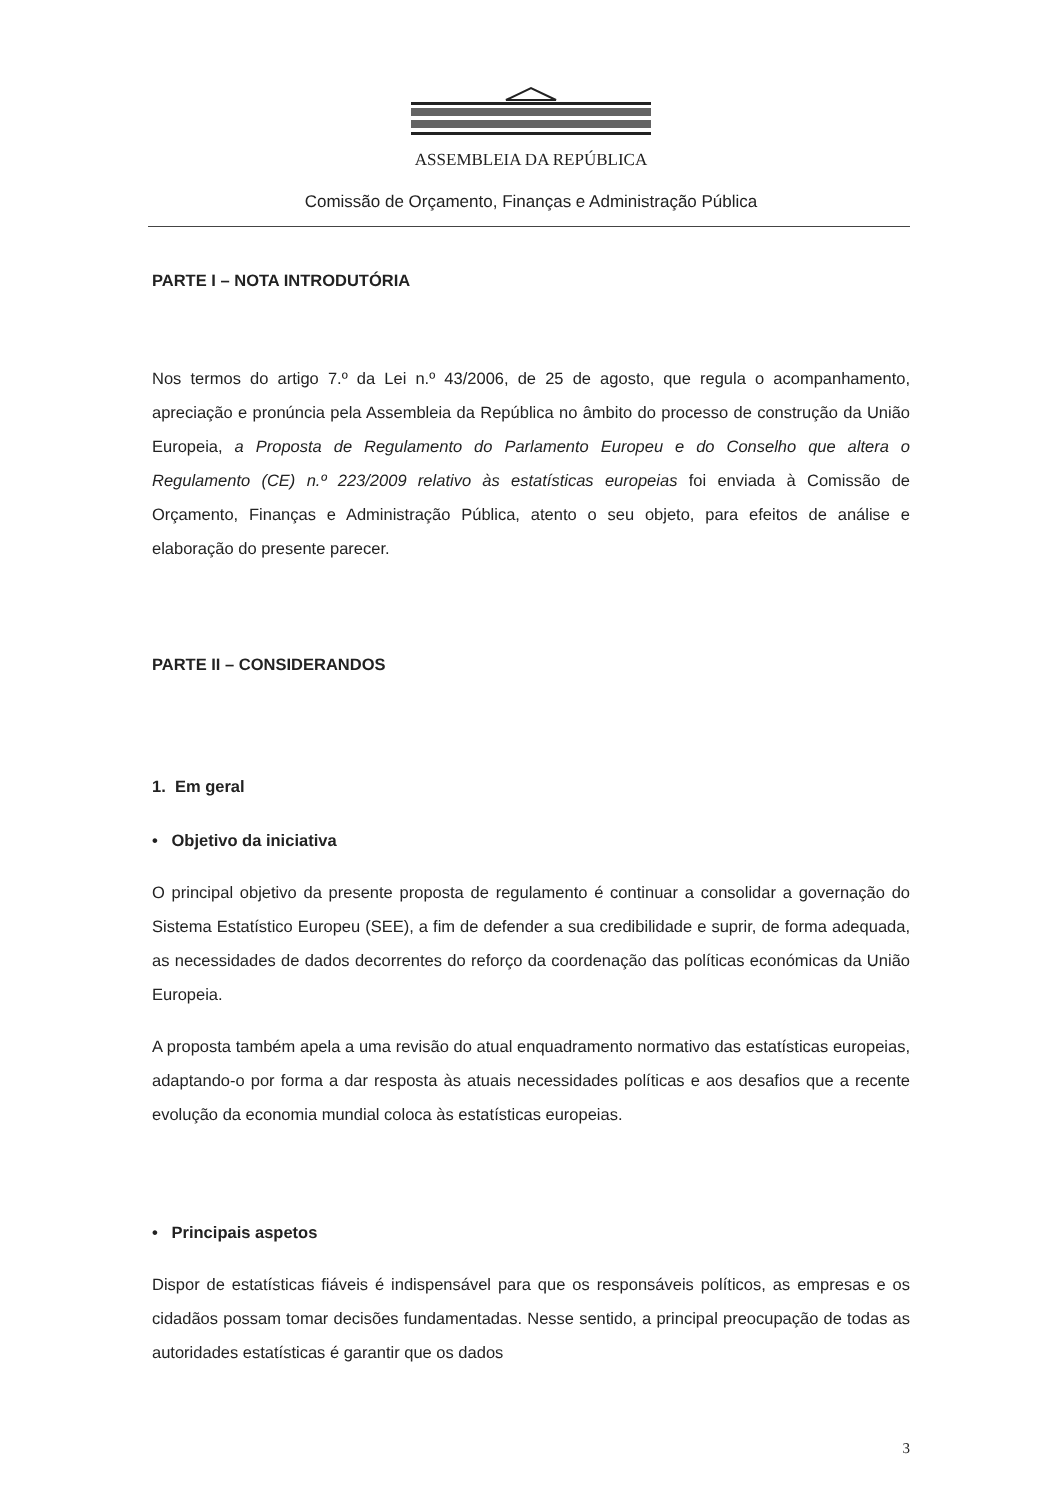ASSEMBLEIA DA REPÚBLICA
Comissão de Orçamento, Finanças e Administração Pública
PARTE I – NOTA INTRODUTÓRIA
Nos termos do artigo 7.º da Lei n.º 43/2006, de 25 de agosto, que regula o acompanhamento, apreciação e pronúncia pela Assembleia da República no âmbito do processo de construção da União Europeia, a Proposta de Regulamento do Parlamento Europeu e do Conselho que altera o Regulamento (CE) n.º 223/2009 relativo às estatísticas europeias foi enviada à Comissão de Orçamento, Finanças e Administração Pública, atento o seu objeto, para efeitos de análise e elaboração do presente parecer.
PARTE II – CONSIDERANDOS
1. Em geral
• Objetivo da iniciativa
O principal objetivo da presente proposta de regulamento é continuar a consolidar a governação do Sistema Estatístico Europeu (SEE), a fim de defender a sua credibilidade e suprir, de forma adequada, as necessidades de dados decorrentes do reforço da coordenação das políticas económicas da União Europeia.
A proposta também apela a uma revisão do atual enquadramento normativo das estatísticas europeias, adaptando-o por forma a dar resposta às atuais necessidades políticas e aos desafios que a recente evolução da economia mundial coloca às estatísticas europeias.
• Principais aspetos
Dispor de estatísticas fiáveis é indispensável para que os responsáveis políticos, as empresas e os cidadãos possam tomar decisões fundamentadas. Nesse sentido, a principal preocupação de todas as autoridades estatísticas é garantir que os dados
3